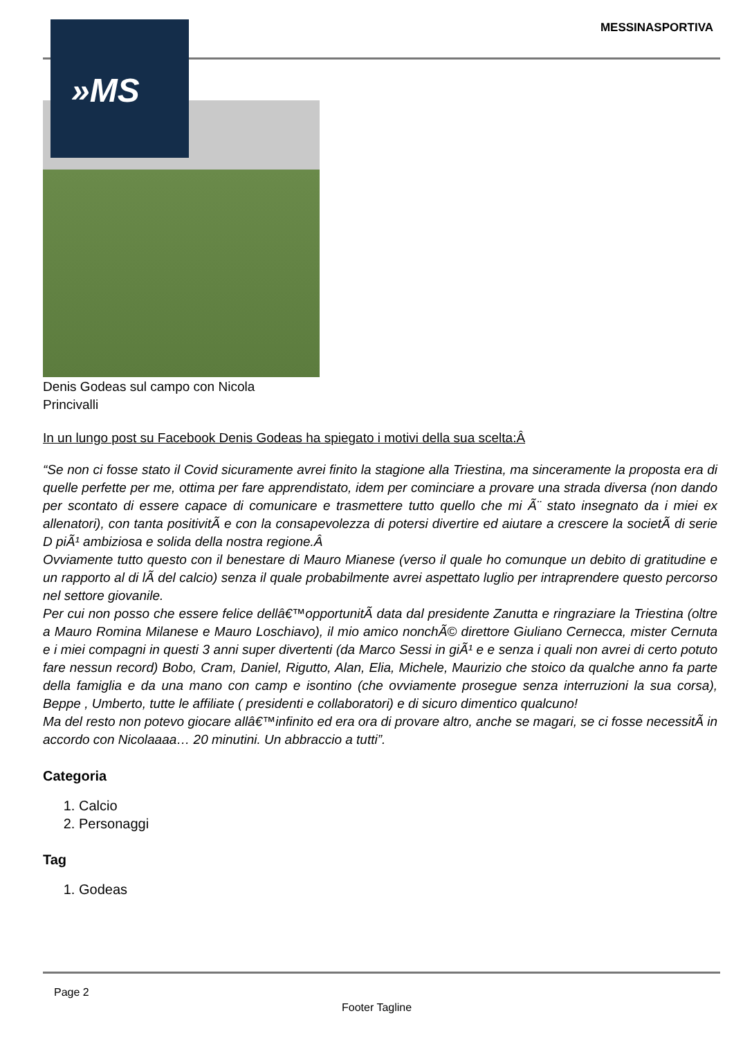MESSINASPORTIVA »MS
Denis Godeas sul campo con Nicola Princivalli
In un lungo post su Facebook Denis Godeas ha spiegato i motivi della sua scelta:Â
“Se non ci fosse stato il Covid sicuramente avrei finito la stagione alla Triestina, ma sinceramente la proposta era di quelle perfette per me, ottima per fare apprendistato, idem per cominciare a provare una strada diversa (non dando per scontato di essere capace di comunicare e trasmettere tutto quello che mi Ã¨ stato insegnato da i miei ex allenatori), con tanta positivitÃ e con la consapevolezza di potersi divertire ed aiutare a crescere la societÃ di serie D piÃ¹ ambiziosa e solida della nostra regione.Â
Ovviamente tutto questo con il benestare di Mauro Mianese (verso il quale ho comunque un debito di gratitudine e un rapporto al di lÃ del calcio) senza il quale probabilmente avrei aspettato luglio per intraprendere questo percorso nel settore giovanile.
Per cui non posso che essere felice dellâ€™opportunitÃ data dal presidente Zanutta e ringraziare la Triestina (oltre a Mauro Romina Milanese e Mauro Loschiavo), il mio amico nonchÃ© direttore Giuliano Cernecca, mister Cernuta e i miei compagni in questi 3 anni super divertenti (da Marco Sessi in giÃ¹ e e senza i quali non avrei di certo potuto fare nessun record) Bobo, Cram, Daniel, Rigutto, Alan, Elia, Michele, Maurizio che stoico da qualche anno fa parte della famiglia e da una mano con camp e isontino (che ovviamente prosegue senza interruzioni la sua corsa), Beppe , Umberto, tutte le affiliate ( presidenti e collaboratori) e di sicuro dimentico qualcuno!
Ma del resto non potevo giocare allâ€™infinito ed era ora di provare altro, anche se magari, se ci fosse necessitÃ in accordo con Nicolaaaa… 20 minutini. Un abbraccio a tutti”.
Categoria
1. Calcio
2. Personaggi
Tag
1. Godeas
Page 2
Footer Tagline